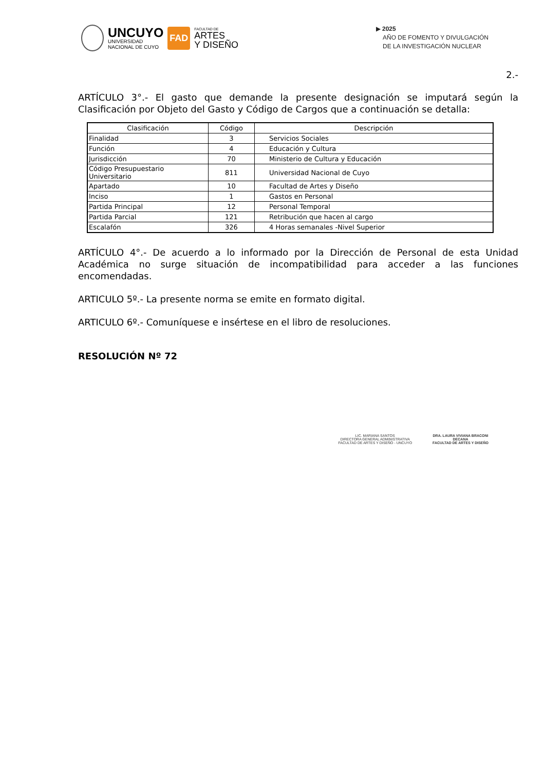UNCUYO
UNIVERSIDAD
NACIONAL DE CUYO
FAD
FACULTAD DE
ARTES
Y DISEÑO
▶ 2025
AÑO DE FOMENTO Y DIVULGACIÓN
DE LA INVESTIGACIÓN NUCLEAR
2.-
ARTÍCULO 3°.- El gasto que demande la presente designación se imputará según la Clasificación por Objeto del Gasto y Código de Cargos que a continuación se detalla:
| Clasificación | Código | Descripción |
| --- | --- | --- |
| Finalidad | 3 | Servicios Sociales |
| Función | 4 | Educación y Cultura |
| Jurisdicción | 70 | Ministerio de Cultura y Educación |
| Código Presupuestario Universitario | 811 | Universidad Nacional de Cuyo |
| Apartado | 10 | Facultad de Artes y Diseño |
| Inciso | 1 | Gastos en Personal |
| Partida Principal | 12 | Personal Temporal |
| Partida Parcial | 121 | Retribución que hacen al cargo |
| Escalafón | 326 | 4 Horas semanales -Nivel Superior |
ARTÍCULO 4°.- De acuerdo a lo informado por la Dirección de Personal de esta Unidad Académica no surge situación de incompatibilidad para acceder a las funciones encomendadas.
ARTICULO 5º.- La presente norma se emite en formato digital.
ARTICULO 6º.- Comuníquese e insértese en el libro de resoluciones.
RESOLUCIÓN Nº 72
LIC. MARIANA SANTOS
DIRECTORA GENERAL ADMINISTRATIVA
FACULTAD DE ARTES Y DISEÑO - UNCUYO
DRA. LAURA VIVIANA BRACONI
DECANA
FACULTAD DE ARTES Y DISEÑO